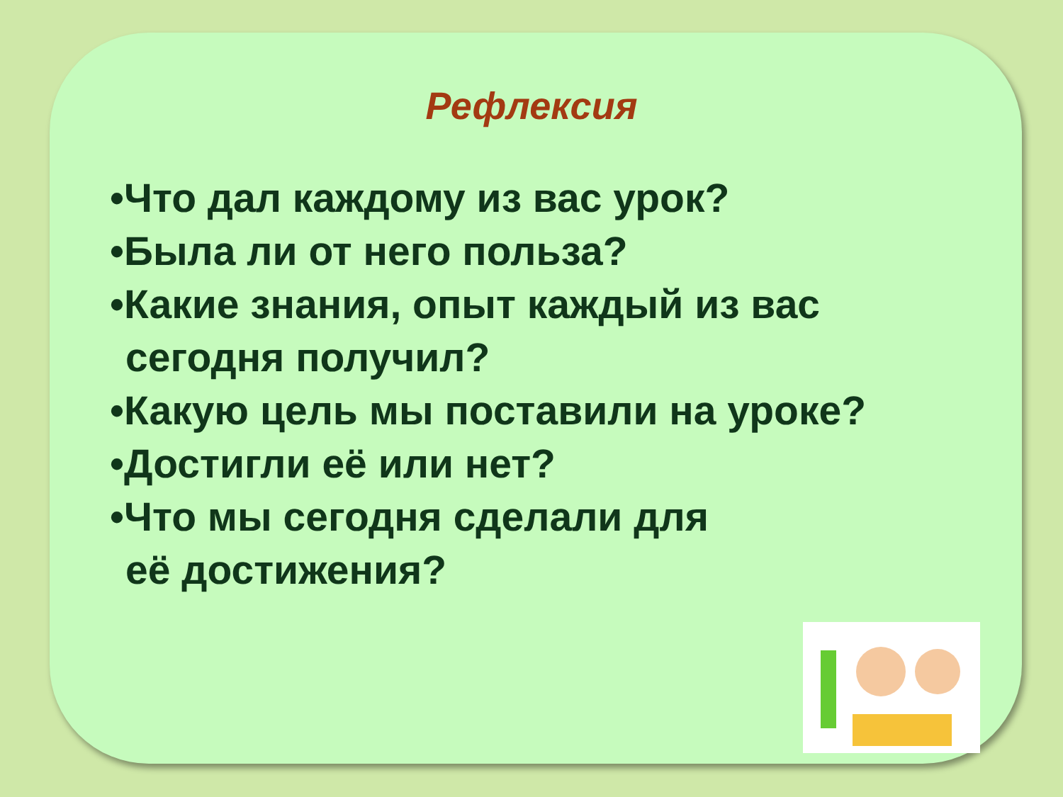Рефлексия
•Что дал каждому из вас урок?
•Была ли от него польза?
•Какие знания, опыт каждый из вас
сегодня получил?
•Какую цель мы поставили на уроке?
•Достигли её или нет?
•Что мы сегодня сделали для
её достижения?